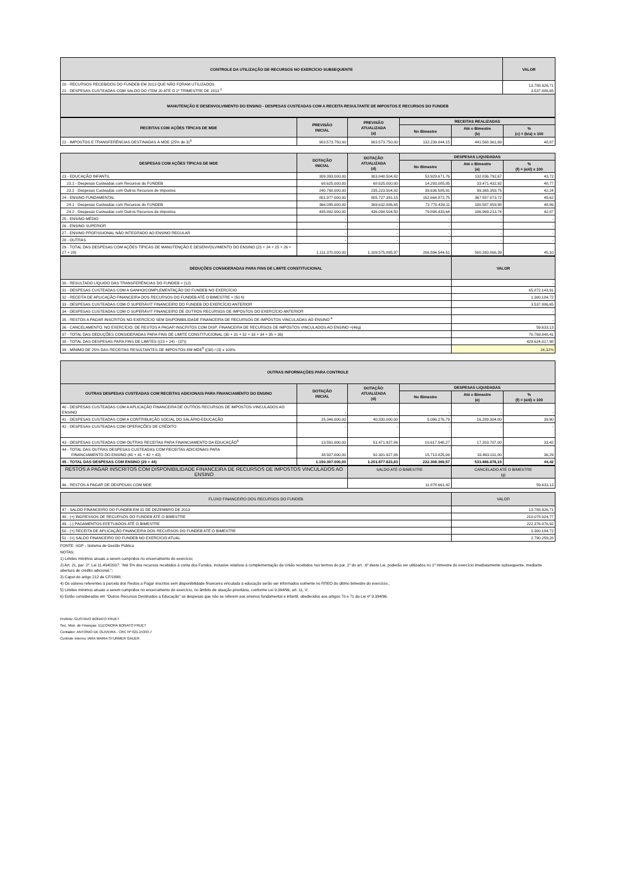| CONTROLE DA UTILIZAÇÃO DE RECURSOS NO EXERCÍCIO SUBSEQUENTE | VALOR |
| --- | --- |
| 20 - RECURSOS RECEBIDOS DO FUNDEB EM 2013 QUE NÃO FORAM UTILIZADOS 21 - DESPESAS CUSTEADAS COM SALDO DO ITEM 20 ATÉ O 1º TRIMESTRE DE 2013 <sup>2</sup> | 13.788.926,71 3.537.886,65 |
| MANUTENÇÃO E DESENVOLVIMENTO DO ENSINO - DESPESAS CUSTEADAS COM A RECEITA RESULTANTE DE IMPOSTOS E RECURSOS DO FUNDEB | |
| RECEITAS COM AÇÕES TÍPICAS DE MDE | PREVISÃO INICIAL | PREVISÃO ATUALIZADA (a) | RECEITAS REALIZADAS | | |
| --- | --- | --- | --- | --- | --- |
| | | | No Bimestre | Até o Bimestre (b) | % (c) = (b/a) x 100 |
| 22 - IMPOSTOS E TRANSFERÊNCIAS DESTINADAS À MDE (25% de 3)<sup>3</sup> | 903.573.750,00 | 903.573.750,00 | 132.239.844,15 | 441.568.361,69 | 48,87 |
| DESPESAS COM AÇÕES TÍPICAS DE MDE | DOTAÇÃO INICIAL | DOTAÇÃO ATUALIZADA (d) | DESPESAS LIQUIDADAS | | |
| --- | --- | --- | --- | --- | --- |
| | | | No Bimestre | Até o Bimestre (e) | % (f) = (e/d) x 100 |
| 23 - EDUCAÇÃO INFANTIL | 309.393.000,00 | 303.848.504,82 | 53.929.671,76 | 132.836.792,67 | 43,72 |
| 23.1 - Despesas Custeadas com Recursos do FUNDEB | 68.625.000,00 | 68.625.000,00 | 14.293.085,85 | 33.471.432,92 | 48,77 |
| 23.2 - Despesas Custeadas com Outros Recursos de Impostos | 240.768.000,00 | 235.223.504,82 | 39.636.585,91 | 99.365.359,75 | 42,24 |
| 24 - ENSINO FUNDAMENTAL | 801.977.000,00 | 805.727.391,15 | 152.664.872,75 | 367.557.073,72 | 45,62 |
| 24.1 - Despesas Custeadas com Recursos do FUNDEB | 366.095.000,00 | 369.632.886,65 | 72.770.439,11 | 180.587.859,98 | 48,86 |
| 24.2 - Despesas Custeadas com Outros Recursos de Impostos | 435.882.000,00 | 436.094.504,50 | 79.894.433,64 | 186.969.213,74 | 42,87 |
| 25 - ENSINO MÉDIO | - | - | - | - | - |
| 26 - ENSINO SUPERIOR | - | - | - | - | - |
| 27 - ENSINO PROFISSIONAL NÃO INTEGRADO AO ENSINO REGULAR | - | - | - | - | - |
| 28 - OUTRAS | - | - | - | - | - |
| 29 - TOTAL DAS DESPESAS COM AÇÕES TÍPICAS DE MANUTENÇÃO E DESENVOLVIMENTO DO ENSINO (23 + 24 + 25 + 26 + 27 + 28) | 1.111.370.000,00 | 1.109.575.895,97 | 206.594.544,51 | 500.393.866,39 | 45,10 |
| DEDUÇÕES CONSIDERADAS PARA FINS DE LIMITE CONSTITUCIONAL | VALOR |
| --- | --- |
| 30 - RESULTADO LÍQUIDO DAS TRANSFERÊNCIAS DO FUNDEB = (12) | - |
| 31 - DESPESAS CUSTEADAS COM A GANHO/COMPLEMENTAÇÃO DO FUNDEB NO EXERCÍCIO | 65.872.143,91 |
| 32 - RECEITA DE APLICAÇÃO FINANCEIRA DOS RECURSOS DO FUNDEB ATÉ O BIMESTRE = (50 h) | 1.300.184,72 |
| 33 - DESPESAS CUSTEADAS COM O SUPERÁVIT FINANCEIRO DO FUNDEB DO EXERCÍCIO ANTERIOR | 3.537.886,65 |
| 34 - DESPESAS CUSTEADAS COM O SUPERÁVIT FINANCEIRO DE OUTROS RECURSOS DE IMPOSTOS DO EXERCÍCIO ANTERIOR | - |
| 35 - RESTOS A PAGAR INSCRITOS NO EXERCÍCIO SEM DISPONIBILIDADE FINANCEIRA DE RECURSOS DE IMPOSTOS VINCULADAS AO ENSINO <sup>4</sup> | - |
| 36 - CANCELAMENTO, NO EXERCÍCIO, DE RESTOS A PAGAR INSCRITOS COM DISP. FINANCEIRA DE RECURSOS DE IMPOSTOS VINCULADOS AO ENSINO =(46g) | 59.633,13 |
| 37 - TOTAL DAS DEDUÇÕES CONSIDERADAS PARA FINS DE LIMITE CONSTITUCIONAL (30 + 31 + 32 + 33 + 34 + 35 + 36) | 70.769.848,41 |
| 38 - TOTAL DAS DESPESAS PARA FINS DE LIMITES ((23 + 24) - (37)) | 429.624.017,98 |
| 39 - MÍNIMO DE 25% DAS RECEITAS RESULTANTES DE IMPOSTOS EM MDE<sup>5</sup> ((38) / (3) x 100% | 24,32% |
| OUTRAS INFORMAÇÕES PARA CONTROLE | | | | | |
| --- | --- | --- | --- | --- | --- |
| OUTRAS DESPESAS CUSTEADAS COM RECEITAS ADICIONAIS PARA FINANCIAMENTO DO ENSINO | DOTAÇÃO INICIAL | DOTAÇÃO ATUALIZADA (d) | DESPESAS LIQUIDADAS | | |
| | | | No Bimestre | Até o Bimestre (e) | % (f) = (e/d) x 100 |
| 40 - DESPESAS CUSTEADAS COM A APLICAÇÃO FINANCEIRA DE OUTROS RECURSOS DE IMPOSTOS VINCULADOS AO ENSINO | - | - | - | - | - |
| 41 - DESPESAS CUSTEADAS COM A CONTRIBUIÇÃO SOCIAL DO SALÁRIO-EDUCAÇÃO | 25.346.000,00 | 40.830.000,00 | 5.096.276,79 | 16.289.304,80 | 39,90 |
| 42 - DESPESAS CUSTEADAS COM OPERAÇÕES DE CRÉDITO | - | - | - | - | - |
| 43 - DESPESAS CUSTEADAS COM OUTRAS RECEITAS PARA FINANCIAMENTO DA EDUCAÇÃO<sup>6</sup> | 13.591.000,00 | 51.471.927,86 | 10.617.548,27 | 17.203.707,00 | 33,42 |
| 44 - TOTAL DAS OUTRAS DESPESAS CUSTEADAS COM RECEITAS ADICIONAIS PARA FINANCIAMENTO DO ENSINO (40 + 41 + 42 + 43) | 38.937.000,00 | 92.301.927,86 | 15.713.825,06 | 33.493.011,80 | 36,29 |
| 45 - TOTAL DAS DESPESAS COM ENSINO (29 + 44) | 1.150.307.000,00 | 1.201.877.823,83 | 222.308.369,57 | 533.886.878,19 | 44,42 |
| RESTOS A PAGAR INSCRITOS COM DISPONIBILIDADE FINANCEIRA DE RECURSOS DE IMPOSTOS VINCULADOS AO ENSINO | SALDO ATÉ O BIMESTRE | CANCELADO ATÉ O BIMESTRE (g) |
| 46 - RESTOS A PAGAR DE DESPESAS COM MDE | 11.878.661,42 | 59.633,13 |
| FLUXO FINANCEIRO DOS RECURSOS DO FUNDEB | VALOR |
| 47 - SALDO FINANCEIRO DO FUNDEB EM 31 DE DEZEMBRO DE 2013 | 13.788.926,71 |
| 48 - (+) INGRESSOS DE RECURSOS DO FUNDEB ATÉ O BIMESTRE | 210.078.024,77 |
| 49 - (-) PAGAMENTOS EFETUADOS ATÉ O BIMESTRE | 222.376.876,92 |
| 50 - (+) RECEITA DE APLICAÇÃO FINANCEIRA DOS RECURSOS DO FUNDEB ATÉ O BIMESTRE | 1.300.184,72 |
| 51 - (=) SALDO FINANCEIRO DO FUNDEB NO EXERCÍCIO ATUAL | 2.790.259,28 |
FONTE: SGP - Sistema de Gestão Pública
NOTAS:
1) Limites mínimos anuais a serem cumpridos no encerramento do exercício;
2) Art. 21, par. 2º, Lei 11.494/2007: "Até 5% dos recursos recebidos à conta dos Fundos, inclusive relativos à complementação da União recebidos nos termos do par. 1º do art. .6º desta Lei, poderão ser utilizados no 1º trimestre do exercício imediatamente subsequente, mediante abertura de crédito adicional.";
3) Caput do artigo 212 da CF/1998;
4) Os valores referentes à parcela dos Restos a Pagar inscritos sem disponibilidade financeira vinculada à educação serão ser informados somente no RREO do último bimestre do exercício.;
5) Limites mínimos anuais a serem cumpridos no encerramento do exercício, no âmbito de atuação prioritária, conforme Lei 9.394/96, art. 11, V;
6) Estão considerados em "Outros Recursos Destinados a Educação" as despesas que não se referem aos ensinos fundamental e infantil, obedecidos aos artigos 70 e 71 da Lei nº 9.394/96.
Prefeito: GUSTAVO BONATO FRUET
Sec. Mun. de Finanças: ELEONORA BONATO FRUET
Contador: ANTONIO DE OLIVEIRA - CRC Nº 021.153/O-7
Controle Interno: IARA MARIA STURMER GAUER